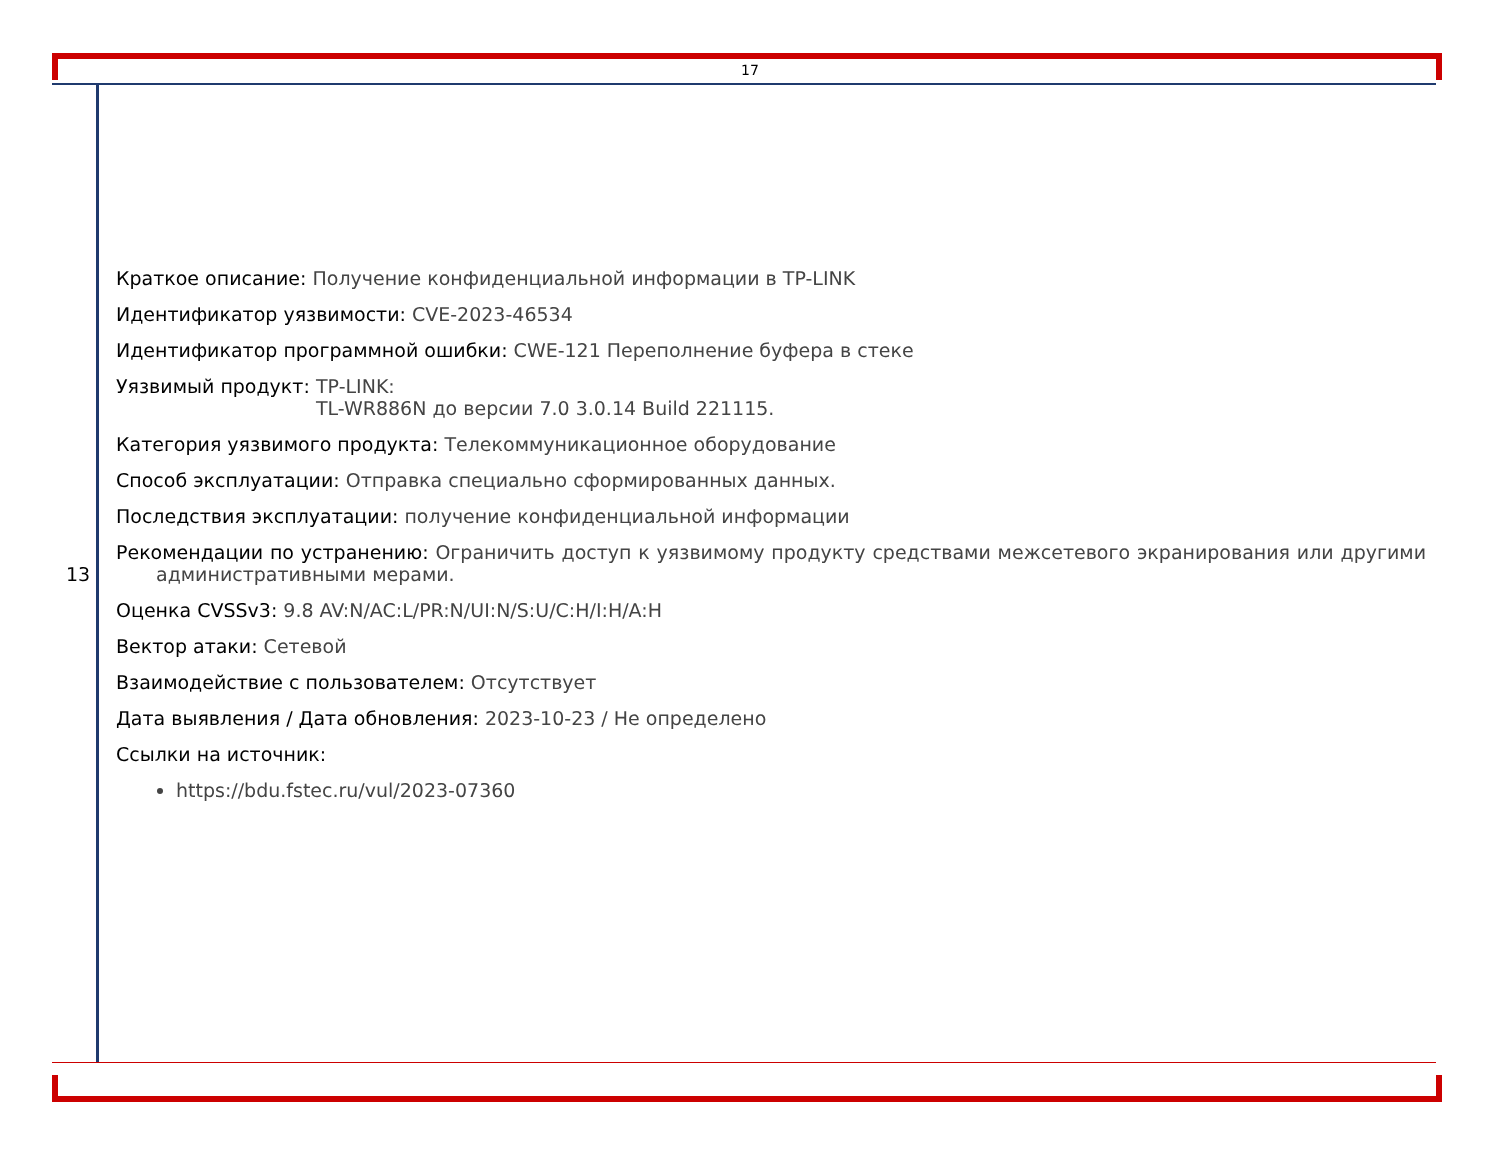17
13
Краткое описание: Получение конфиденциальной информации в TP-LINK
Идентификатор уязвимости: CVE-2023-46534
Идентификатор программной ошибки: CWE-121 Переполнение буфера в стеке
Уязвимый продукт: TP-LINK:
TL-WR886N до версии 7.0 3.0.14 Build 221115.
Категория уязвимого продукта: Телекоммуникационное оборудование
Способ эксплуатации: Отправка специально сформированных данных.
Последствия эксплуатации: получение конфиденциальной информации
Рекомендации по устранению: Ограничить доступ к уязвимому продукту средствами межсетевого экранирования или другими административными мерами.
Оценка CVSSv3: 9.8 AV:N/AC:L/PR:N/UI:N/S:U/C:H/I:H/A:H
Вектор атаки: Сетевой
Взаимодействие с пользователем: Отсутствует
Дата выявления / Дата обновления: 2023-10-23 / Не определено
Ссылки на источник:
https://bdu.fstec.ru/vul/2023-07360